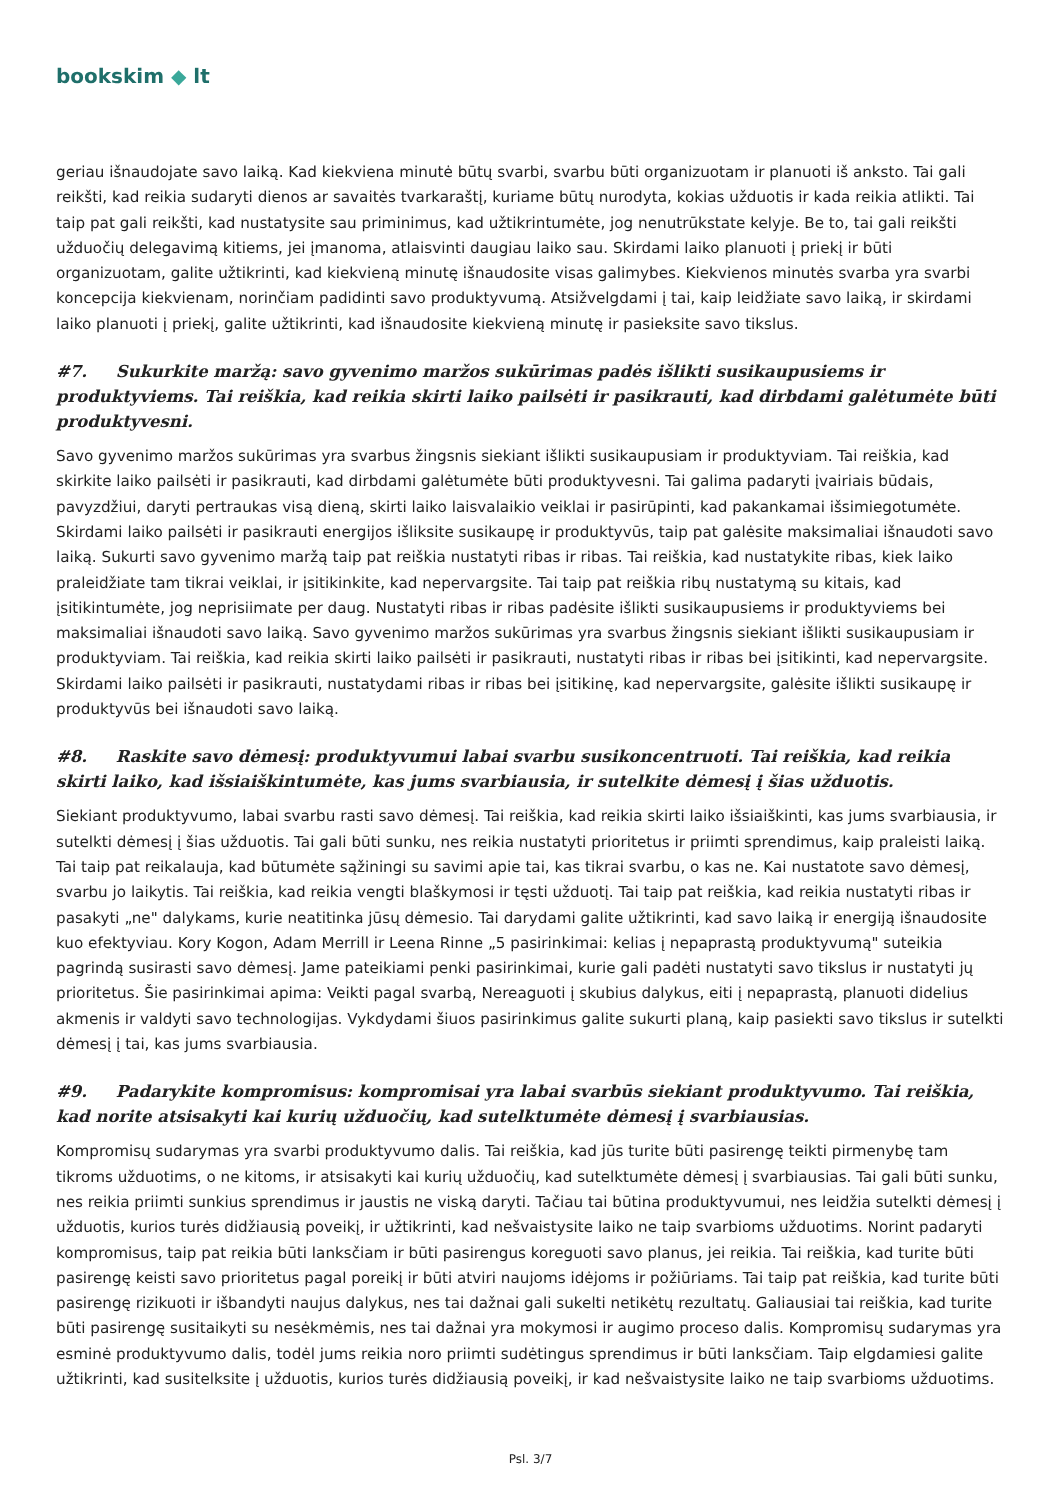bookskim ◆ lt
geriau išnaudojate savo laiką. Kad kiekviena minutė būtų svarbi, svarbu būti organizuotam ir planuoti iš anksto. Tai gali reikšti, kad reikia sudaryti dienos ar savaitės tvarkaraštį, kuriame būtų nurodyta, kokias užduotis ir kada reikia atlikti. Tai taip pat gali reikšti, kad nustatysite sau priminimus, kad užtikrintumėte, jog nenutrūkstate kelyje. Be to, tai gali reikšti užduočių delegavimą kitiems, jei įmanoma, atlaisvinti daugiau laiko sau. Skirdami laiko planuoti į priekį ir būti organizuotam, galite užtikrinti, kad kiekvieną minutę išnaudosite visas galimybes. Kiekvienos minutės svarba yra svarbi koncepcija kiekvienam, norinčiam padidinti savo produktyvumą. Atsižvelgdami į tai, kaip leidžiate savo laiką, ir skirdami laiko planuoti į priekį, galite užtikrinti, kad išnaudosite kiekvieną minutę ir pasieksite savo tikslus.
#7. Sukurkite maržą: savo gyvenimo maržos sukūrimas padės išlikti susikaupusiems ir produktyviems. Tai reiškia, kad reikia skirti laiko pailsėti ir pasikrauti, kad dirbdami galėtumėte būti produktyvesni.
Savo gyvenimo maržos sukūrimas yra svarbus žingsnis siekiant išlikti susikaupusiam ir produktyviam. Tai reiškia, kad skirkite laiko pailsėti ir pasikrauti, kad dirbdami galėtumėte būti produktyvesni. Tai galima padaryti įvairiais būdais, pavyzdžiui, daryti pertraukas visą dieną, skirti laiko laisvalaikio veiklai ir pasirūpinti, kad pakankamai išsimiegotumėte. Skirdami laiko pailsėti ir pasikrauti energijos išliksite susikaupę ir produktyvūs, taip pat galėsite maksimaliai išnaudoti savo laiką. Sukurti savo gyvenimo maržą taip pat reiškia nustatyti ribas ir ribas. Tai reiškia, kad nustatykite ribas, kiek laiko praleidžiate tam tikrai veiklai, ir įsitikinkite, kad nepervargsite. Tai taip pat reiškia ribų nustatymą su kitais, kad įsitikintumėte, jog neprisiimate per daug. Nustatyti ribas ir ribas padėsite išlikti susikaupusiems ir produktyviems bei maksimaliai išnaudoti savo laiką. Savo gyvenimo maržos sukūrimas yra svarbus žingsnis siekiant išlikti susikaupusiam ir produktyviam. Tai reiškia, kad reikia skirti laiko pailsėti ir pasikrauti, nustatyti ribas ir ribas bei įsitikinti, kad nepervargsite. Skirdami laiko pailsėti ir pasikrauti, nustatydami ribas ir ribas bei įsitikinę, kad nepervargsite, galėsite išlikti susikaupę ir produktyvūs bei išnaudoti savo laiką.
#8. Raskite savo dėmesį: produktyvumui labai svarbu susikoncentruoti. Tai reiškia, kad reikia skirti laiko, kad išsiaiškintumėte, kas jums svarbiausia, ir sutelkite dėmesį į šias užduotis.
Siekiant produktyvumo, labai svarbu rasti savo dėmesį. Tai reiškia, kad reikia skirti laiko išsiaiškinti, kas jums svarbiausia, ir sutelkti dėmesį į šias užduotis. Tai gali būti sunku, nes reikia nustatyti prioritetus ir priimti sprendimus, kaip praleisti laiką. Tai taip pat reikalauja, kad būtumėte sąžiningi su savimi apie tai, kas tikrai svarbu, o kas ne. Kai nustatote savo dėmesį, svarbu jo laikytis. Tai reiškia, kad reikia vengti blaškymosi ir tęsti užduotį. Tai taip pat reiškia, kad reikia nustatyti ribas ir pasakyti „ne" dalykams, kurie neatitinka jūsų dėmesio. Tai darydami galite užtikrinti, kad savo laiką ir energiją išnaudosite kuo efektyviau. Kory Kogon, Adam Merrill ir Leena Rinne „5 pasirinkimai: kelias į nepaprastą produktyvumą" suteikia pagrindą susirasti savo dėmesį. Jame pateikiami penki pasirinkimai, kurie gali padėti nustatyti savo tikslus ir nustatyti jų prioritetus. Šie pasirinkimai apima: Veikti pagal svarbą, Nereaguoti į skubius dalykus, eiti į nepaprastą, planuoti didelius akmenis ir valdyti savo technologijas. Vykdydami šiuos pasirinkimus galite sukurti planą, kaip pasiekti savo tikslus ir sutelkti dėmesį į tai, kas jums svarbiausia.
#9. Padarykite kompromisus: kompromisai yra labai svarbūs siekiant produktyvumo. Tai reiškia, kad norite atsisakyti kai kurių užduočių, kad sutelktumėte dėmesį į svarbiausias.
Kompromisų sudarymas yra svarbi produktyvumo dalis. Tai reiškia, kad jūs turite būti pasirengę teikti pirmenybę tam tikroms užduotims, o ne kitoms, ir atsisakyti kai kurių užduočių, kad sutelktumėte dėmesį į svarbiausias. Tai gali būti sunku, nes reikia priimti sunkius sprendimus ir jaustis ne viską daryti. Tačiau tai būtina produktyvumui, nes leidžia sutelkti dėmesį į užduotis, kurios turės didžiausią poveikį, ir užtikrinti, kad nešvaistysite laiko ne taip svarbioms užduotims. Norint padaryti kompromisus, taip pat reikia būti lanksčiam ir būti pasirengus koreguoti savo planus, jei reikia. Tai reiškia, kad turite būti pasirengę keisti savo prioritetus pagal poreikį ir būti atviri naujoms idėjoms ir požiūriams. Tai taip pat reiškia, kad turite būti pasirengę rizikuoti ir išbandyti naujus dalykus, nes tai dažnai gali sukelti netikėtų rezultatų. Galiausiai tai reiškia, kad turite būti pasirengę susitaikyti su nesėkmėmis, nes tai dažnai yra mokymosi ir augimo proceso dalis. Kompromisų sudarymas yra esminė produktyvumo dalis, todėl jums reikia noro priimti sudėtingus sprendimus ir būti lanksčiam. Taip elgdamiesi galite užtikrinti, kad susitelksite į užduotis, kurios turės didžiausią poveikį, ir kad nešvaistysite laiko ne taip svarbioms užduotims.
Psl. 3/7